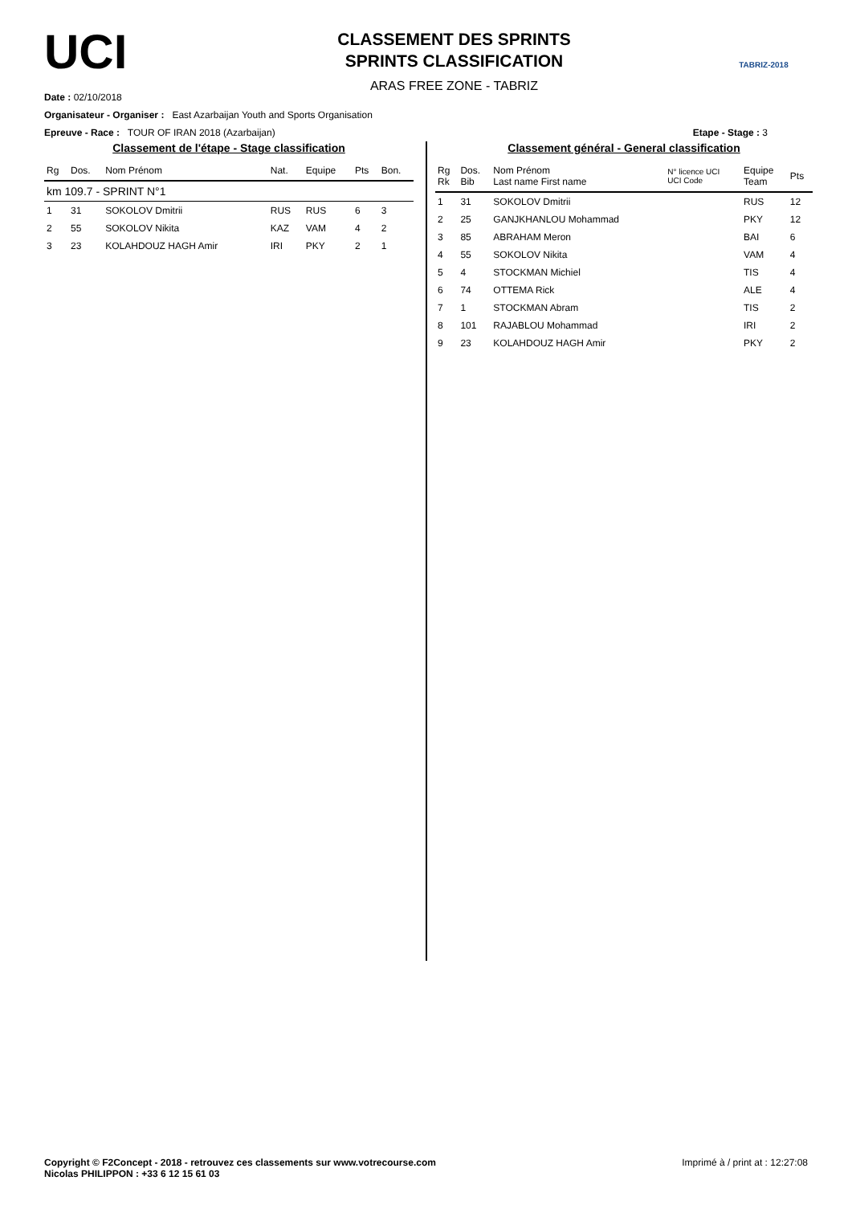UCI
CLASSEMENT DES SPRINTS
SPRINTS CLASSIFICATION
ARAS FREE ZONE - TABRIZ
TABRIZ-2018
Date : 02/10/2018
Organisateur - Organiser : East Azarbaijan Youth and Sports Organisation
Epreuve - Race : TOUR OF IRAN 2018 (Azarbaijan) Etape - Stage : 3
Classement de l'étape - Stage classification
| Rg | Dos. | Nom Prénom | Nat. | Equipe | Pts | Bon. |
| --- | --- | --- | --- | --- | --- | --- |
| km 109.7 - SPRINT N°1 | | | | | | |
| 1 | 31 | SOKOLOV Dmitrii | RUS | RUS | 6 | 3 |
| 2 | 55 | SOKOLOV Nikita | KAZ | VAM | 4 | 2 |
| 3 | 23 | KOLAHDOUZ HAGH Amir | IRI | PKY | 2 | 1 |
Classement général - General classification
| Rg Rk | Dos. Bib | Nom Prénom Last name First name | N° licence UCI UCI Code | Equipe Team | Pts |
| --- | --- | --- | --- | --- | --- |
| 1 | 31 | SOKOLOV Dmitrii | | RUS | 12 |
| 2 | 25 | GANJKHANLOU Mohammad | | PKY | 12 |
| 3 | 85 | ABRAHAM Meron | | BAI | 6 |
| 4 | 55 | SOKOLOV Nikita | | VAM | 4 |
| 5 | 4 | STOCKMAN Michiel | | TIS | 4 |
| 6 | 74 | OTTEMA Rick | | ALE | 4 |
| 7 | 1 | STOCKMAN Abram | | TIS | 2 |
| 8 | 101 | RAJABLOU Mohammad | | IRI | 2 |
| 9 | 23 | KOLAHDOUZ HAGH Amir | | PKY | 2 |
Copyright © F2Concept - 2018 - retrouvez ces classements sur www.votrecourse.com
Nicolas PHILIPPON : +33 6 12 15 61 03
Imprimé à / print at : 12:27:08